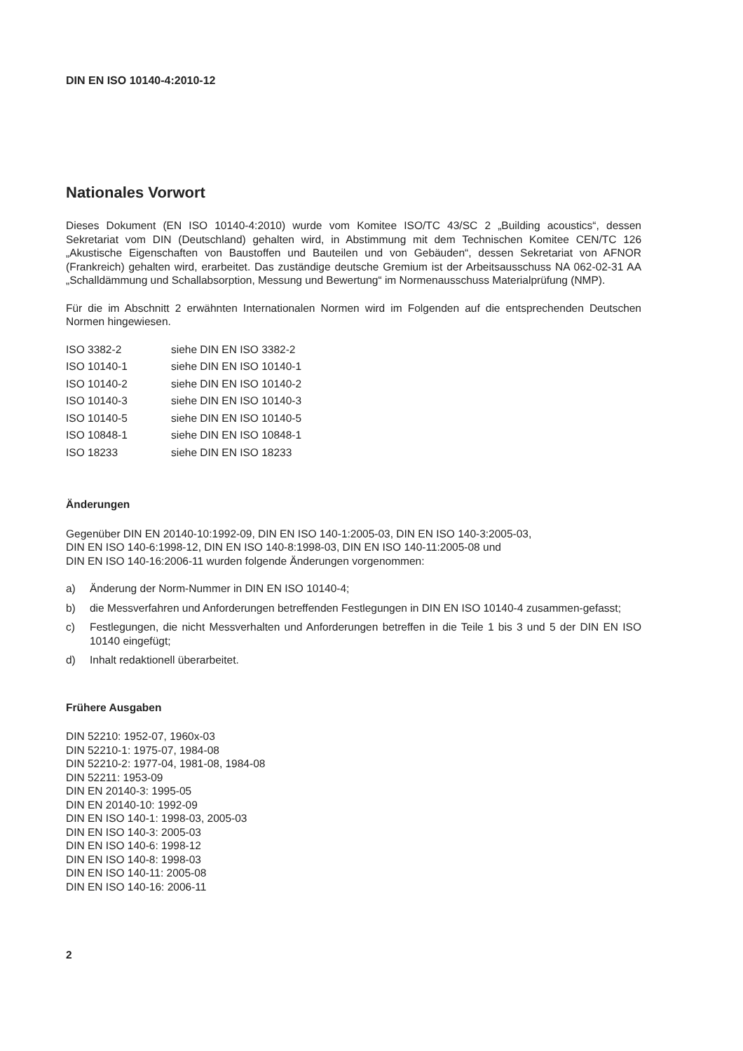DIN EN ISO 10140-4:2010-12
Nationales Vorwort
Dieses Dokument (EN ISO 10140-4:2010) wurde vom Komitee ISO/TC 43/SC 2 „Building acoustics“, dessen Sekretariat vom DIN (Deutschland) gehalten wird, in Abstimmung mit dem Technischen Komitee CEN/TC 126 „Akustische Eigenschaften von Baustoffen und Bauteilen und von Gebäuden“, dessen Sekretariat von AFNOR (Frankreich) gehalten wird, erarbeitet. Das zuständige deutsche Gremium ist der Arbeitsausschuss NA 062-02-31 AA „Schalldämmung und Schallabsorption, Messung und Bewertung“ im Normenausschuss Materialprüfung (NMP).
Für die im Abschnitt 2 erwähnten Internationalen Normen wird im Folgenden auf die entsprechenden Deutschen Normen hingewiesen.
| ISO 3382-2 | siehe DIN EN ISO 3382-2 |
| ISO 10140-1 | siehe DIN EN ISO 10140-1 |
| ISO 10140-2 | siehe DIN EN ISO 10140-2 |
| ISO 10140-3 | siehe DIN EN ISO 10140-3 |
| ISO 10140-5 | siehe DIN EN ISO 10140-5 |
| ISO 10848-1 | siehe DIN EN ISO 10848-1 |
| ISO 18233 | siehe DIN EN ISO 18233 |
Änderungen
Gegenüber DIN EN 20140-10:1992-09, DIN EN ISO 140-1:2005-03, DIN EN ISO 140-3:2005-03,
DIN EN ISO 140-6:1998-12, DIN EN ISO 140-8:1998-03, DIN EN ISO 140-11:2005-08 und
DIN EN ISO 140-16:2006-11 wurden folgende Änderungen vorgenommen:
a) Änderung der Norm-Nummer in DIN EN ISO 10140-4;
b) die Messverfahren und Anforderungen betreffenden Festlegungen in DIN EN ISO 10140-4 zusammen-gefasst;
c) Festlegungen, die nicht Messverhalten und Anforderungen betreffen in die Teile 1 bis 3 und 5 der DIN EN ISO 10140 eingefügt;
d) Inhalt redaktionell überarbeitet.
Frühere Ausgaben
DIN 52210: 1952-07, 1960x-03
DIN 52210-1: 1975-07, 1984-08
DIN 52210-2: 1977-04, 1981-08, 1984-08
DIN 52211: 1953-09
DIN EN 20140-3: 1995-05
DIN EN 20140-10: 1992-09
DIN EN ISO 140-1: 1998-03, 2005-03
DIN EN ISO 140-3: 2005-03
DIN EN ISO 140-6: 1998-12
DIN EN ISO 140-8: 1998-03
DIN EN ISO 140-11: 2005-08
DIN EN ISO 140-16: 2006-11
2